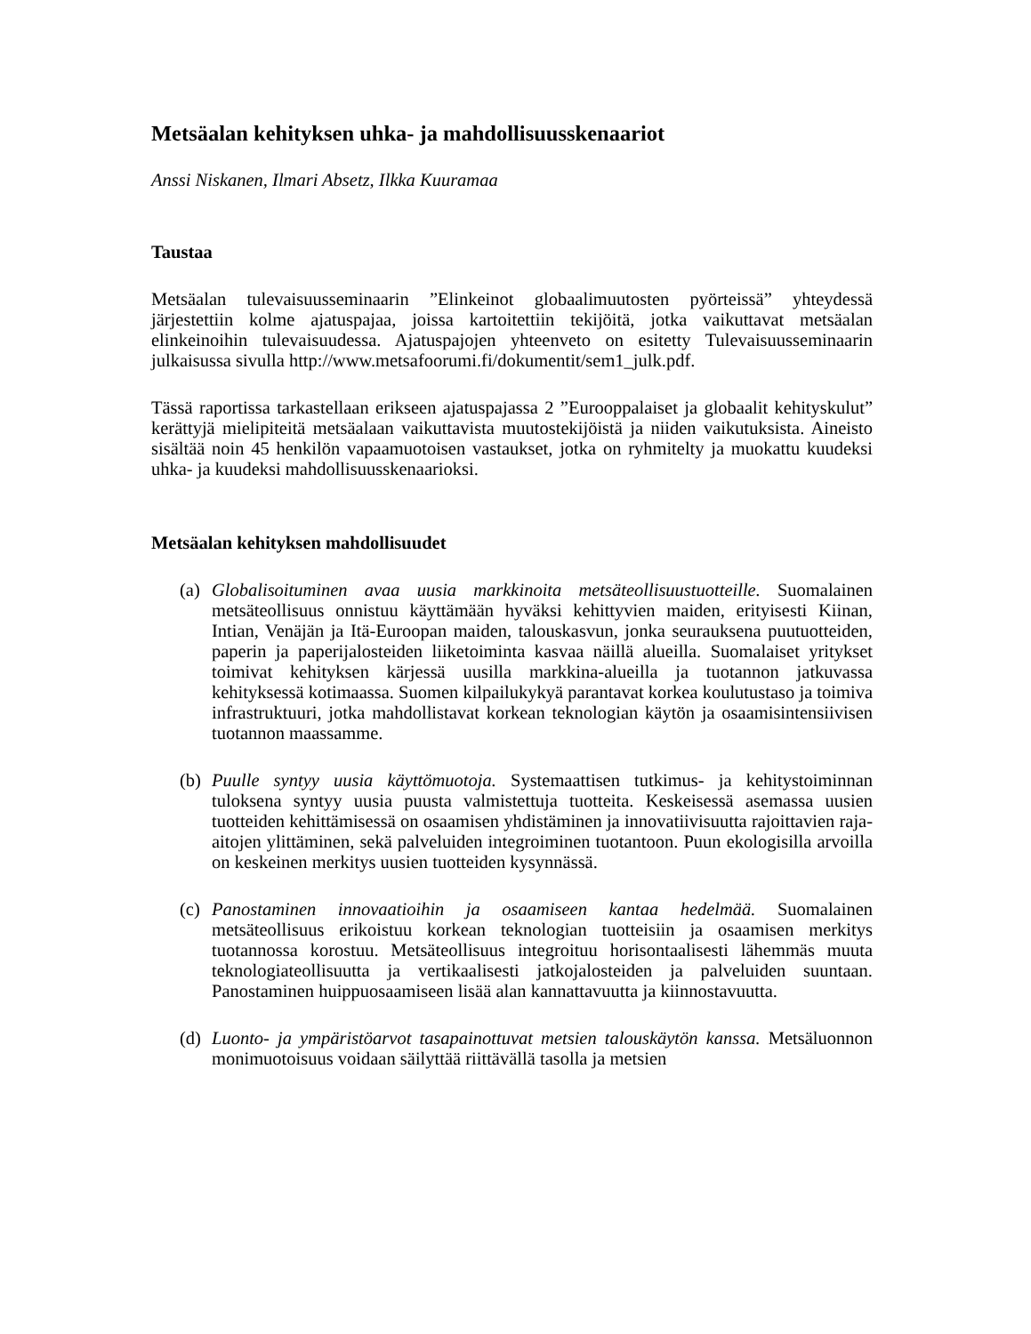Metsäalan kehityksen uhka- ja mahdollisuusskenaariot
Anssi Niskanen, Ilmari Absetz, Ilkka Kuuramaa
Taustaa
Metsäalan tulevaisuusseminaarin ”Elinkeinot globaalimuutosten pyörteissä” yhteydessä järjestettiin kolme ajatuspajaa, joissa kartoitettiin tekijöitä, jotka vaikuttavat metsäalan elinkeinoihin tulevaisuudessa. Ajatuspajojen yhteenveto on esitetty Tulevaisuusseminaarin julkaisussa sivulla http://www.metsafoorumi.fi/dokumentit/sem1_julk.pdf.
Tässä raportissa tarkastellaan erikseen ajatuspajassa 2 ”Eurooppalaiset ja globaalit kehityskulut” kerättyjä mielipiteitä metsäalaan vaikuttavista muutostekijöistä ja niiden vaikutuksista. Aineisto sisältää noin 45 henkilön vapaamuotoisen vastaukset, jotka on ryhmitelty ja muokattu kuudeksi uhka- ja kuudeksi mahdollisuusskenaarioksi.
Metsäalan kehityksen mahdollisuudet
(a)
Globalisoituminen avaa uusia markkinoita metsäteollisuustuotteille. Suomalainen metsäteollisuus onnistuu käyttämään hyväksi kehittyvien maiden, erityisesti Kiinan, Intian, Venäjän ja Itä-Euroopan maiden, talouskasvun, jonka seurauksena puutuotteiden, paperin ja paperijalosteiden liiketoiminta kasvaa näillä alueilla. Suomalaiset yritykset toimivat kehityksen kärjessä uusilla markkina-alueilla ja tuotannon jatkuvassa kehityksessä kotimaassa. Suomen kilpailukykyä parantavat korkea koulutustaso ja toimiva infrastruktuuri, jotka mahdollistavat korkean teknologian käytön ja osaamisintensiivisen tuotannon maassamme.
(b)
Puulle syntyy uusia käyttömuotoja. Systemaattisen tutkimus- ja kehitystoiminnan tuloksena syntyy uusia puusta valmistettuja tuotteita. Keskeisessä asemassa uusien tuotteiden kehittämisessä on osaamisen yhdistäminen ja innovatiivisuutta rajoittavien raja-aitojen ylittäminen, sekä palveluiden integroiminen tuotantoon. Puun ekologisilla arvoilla on keskeinen merkitys uusien tuotteiden kysynnässä.
(c)
Panostaminen innovaatioihin ja osaamiseen kantaa hedelmää. Suomalainen metsäteollisuus erikoistuu korkean teknologian tuotteisiin ja osaamisen merkitys tuotannossa korostuu. Metsäteollisuus integroituu horisontaalisesti lähemmäs muuta teknologiateollisuutta ja vertikaalisesti jatkojalosteiden ja palveluiden suuntaan. Panostaminen huippuosaamiseen lisää alan kannattavuutta ja kiinnostavuutta.
(d)
Luonto- ja ympäristöarvot tasapainottuvat metsien talouskäytön kanssa. Metsäluonnon monimuotoisuus voidaan säilyttää riittävällä tasolla ja metsien